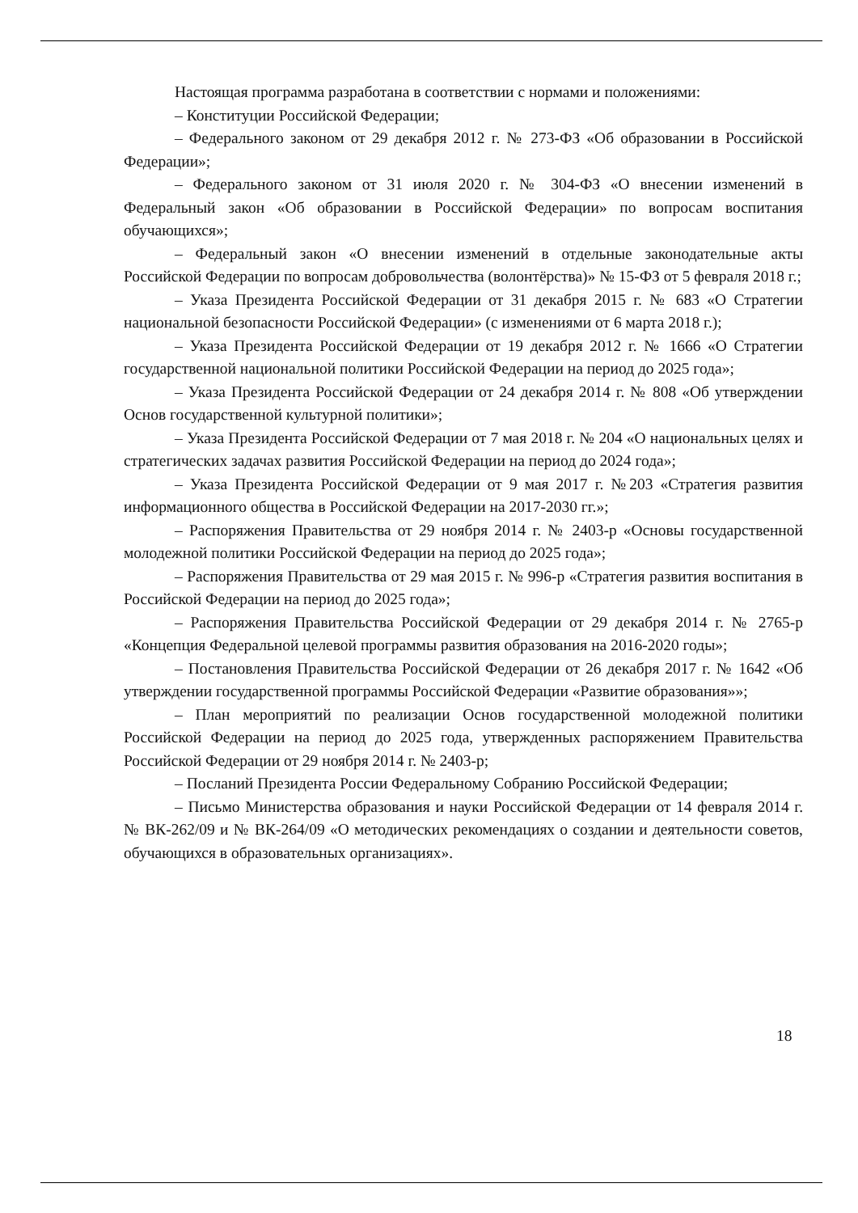Настоящая программа разработана в соответствии с нормами и положениями:
– Конституции Российской Федерации;
– Федерального законом от 29 декабря 2012 г. № 273-ФЗ «Об образовании в Российской Федерации»;
– Федерального законом от 31 июля 2020 г. № 304-ФЗ «О внесении изменений в Федеральный закон «Об образовании в Российской Федерации» по вопросам воспитания обучающихся»;
– Федеральный закон «О внесении изменений в отдельные законодательные акты Российской Федерации по вопросам добровольчества (волонтёрства)» № 15-ФЗ от 5 февраля 2018 г.;
– Указа Президента Российской Федерации от 31 декабря 2015 г. № 683 «О Стратегии национальной безопасности Российской Федерации» (с изменениями от 6 марта 2018 г.);
– Указа Президента Российской Федерации от 19 декабря 2012 г. № 1666 «О Стратегии государственной национальной политики Российской Федерации на период до 2025 года»;
– Указа Президента Российской Федерации от 24 декабря 2014 г. № 808 «Об утверждении Основ государственной культурной политики»;
– Указа Президента Российской Федерации от 7 мая 2018 г. № 204 «О национальных целях и стратегических задачах развития Российской Федерации на период до 2024 года»;
– Указа Президента Российской Федерации от 9 мая 2017 г. №203 «Стратегия развития информационного общества в Российской Федерации на 2017-2030 гг.»;
– Распоряжения Правительства от 29 ноября 2014 г. № 2403-р «Основы государственной молодежной политики Российской Федерации на период до 2025 года»;
– Распоряжения Правительства от 29 мая 2015 г. № 996-р «Стратегия развития воспитания в Российской Федерации на период до 2025 года»;
– Распоряжения Правительства Российской Федерации от 29 декабря 2014 г. № 2765-р «Концепция Федеральной целевой программы развития образования на 2016-2020 годы»;
– Постановления Правительства Российской Федерации от 26 декабря 2017 г. № 1642 «Об утверждении государственной программы Российской Федерации «Развитие образования»»;
– План мероприятий по реализации Основ государственной молодежной политики Российской Федерации на период до 2025 года, утвержденных распоряжением Правительства Российской Федерации от 29 ноября 2014 г. № 2403-р;
– Посланий Президента России Федеральному Собранию Российской Федерации;
– Письмо Министерства образования и науки Российской Федерации от 14 февраля 2014 г. № ВК-262/09 и № ВК-264/09 «О методических рекомендациях о создании и деятельности советов, обучающихся в образовательных организациях».
18